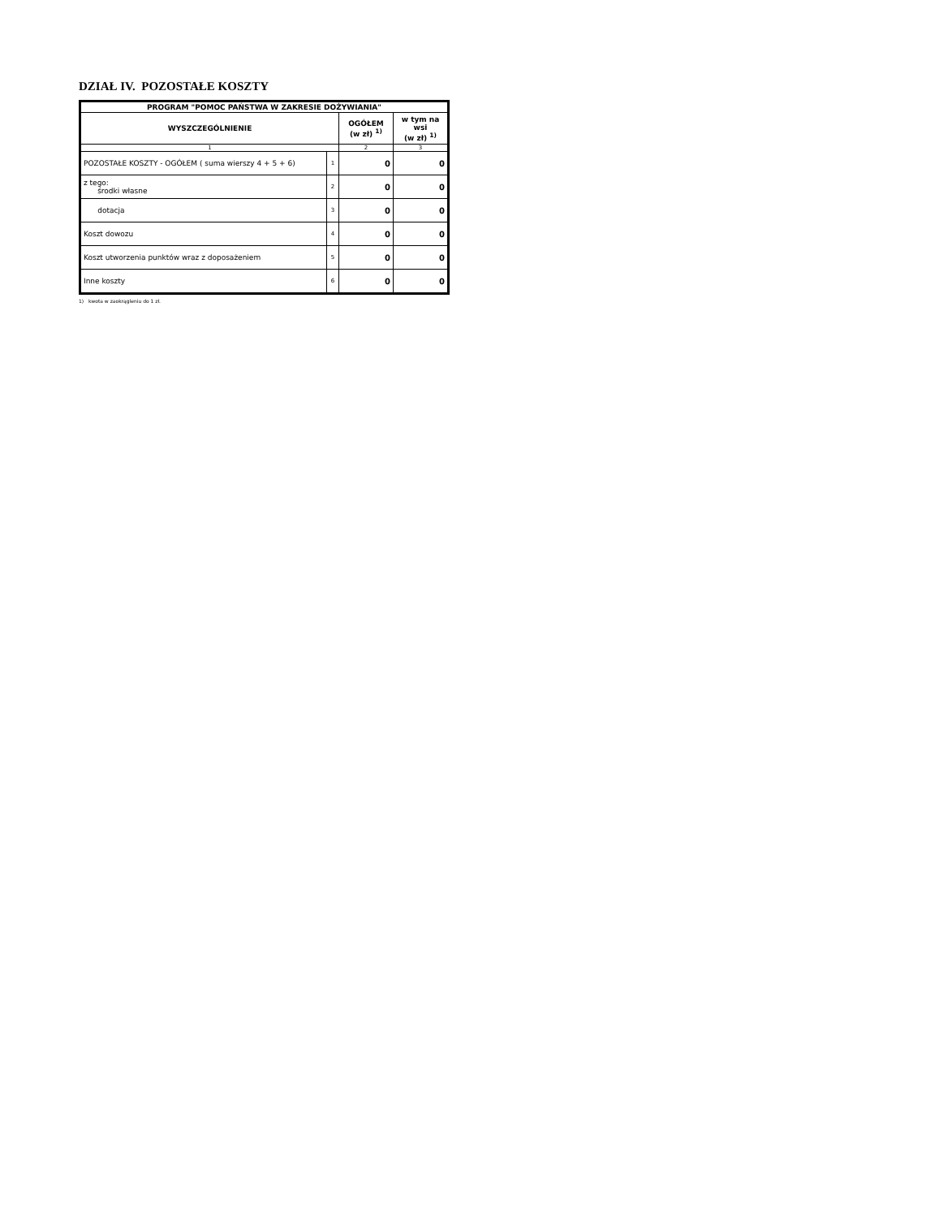DZIAŁ IV. POZOSTAŁE KOSZTY
| PROGRAM "POMOC PAŃSTWA W ZAKRESIE DOŻYWIANIA" | | | |
| --- | --- | --- | --- |
| WYSZCZEGÓLNIENIE | | OGÓŁEM (w zł) <sup>1)</sup> | w tym na wsi (w zł) <sup>1)</sup> |
| 1 | | 2 | 3 |
| POZOSTAŁE KOSZTY - OGÓŁEM ( suma wierszy 4 + 5 + 6) | 1 | 0 | 0 |
| z tego: środki własne | 2 | 0 | 0 |
| dotacja | 3 | 0 | 0 |
| Koszt dowozu | 4 | 0 | 0 |
| Koszt utworzenia punktów wraz z doposażeniem | 5 | 0 | 0 |
| Inne koszty | 6 | 0 | 0 |
1) kwota w zaokrągleniu do 1 zł.